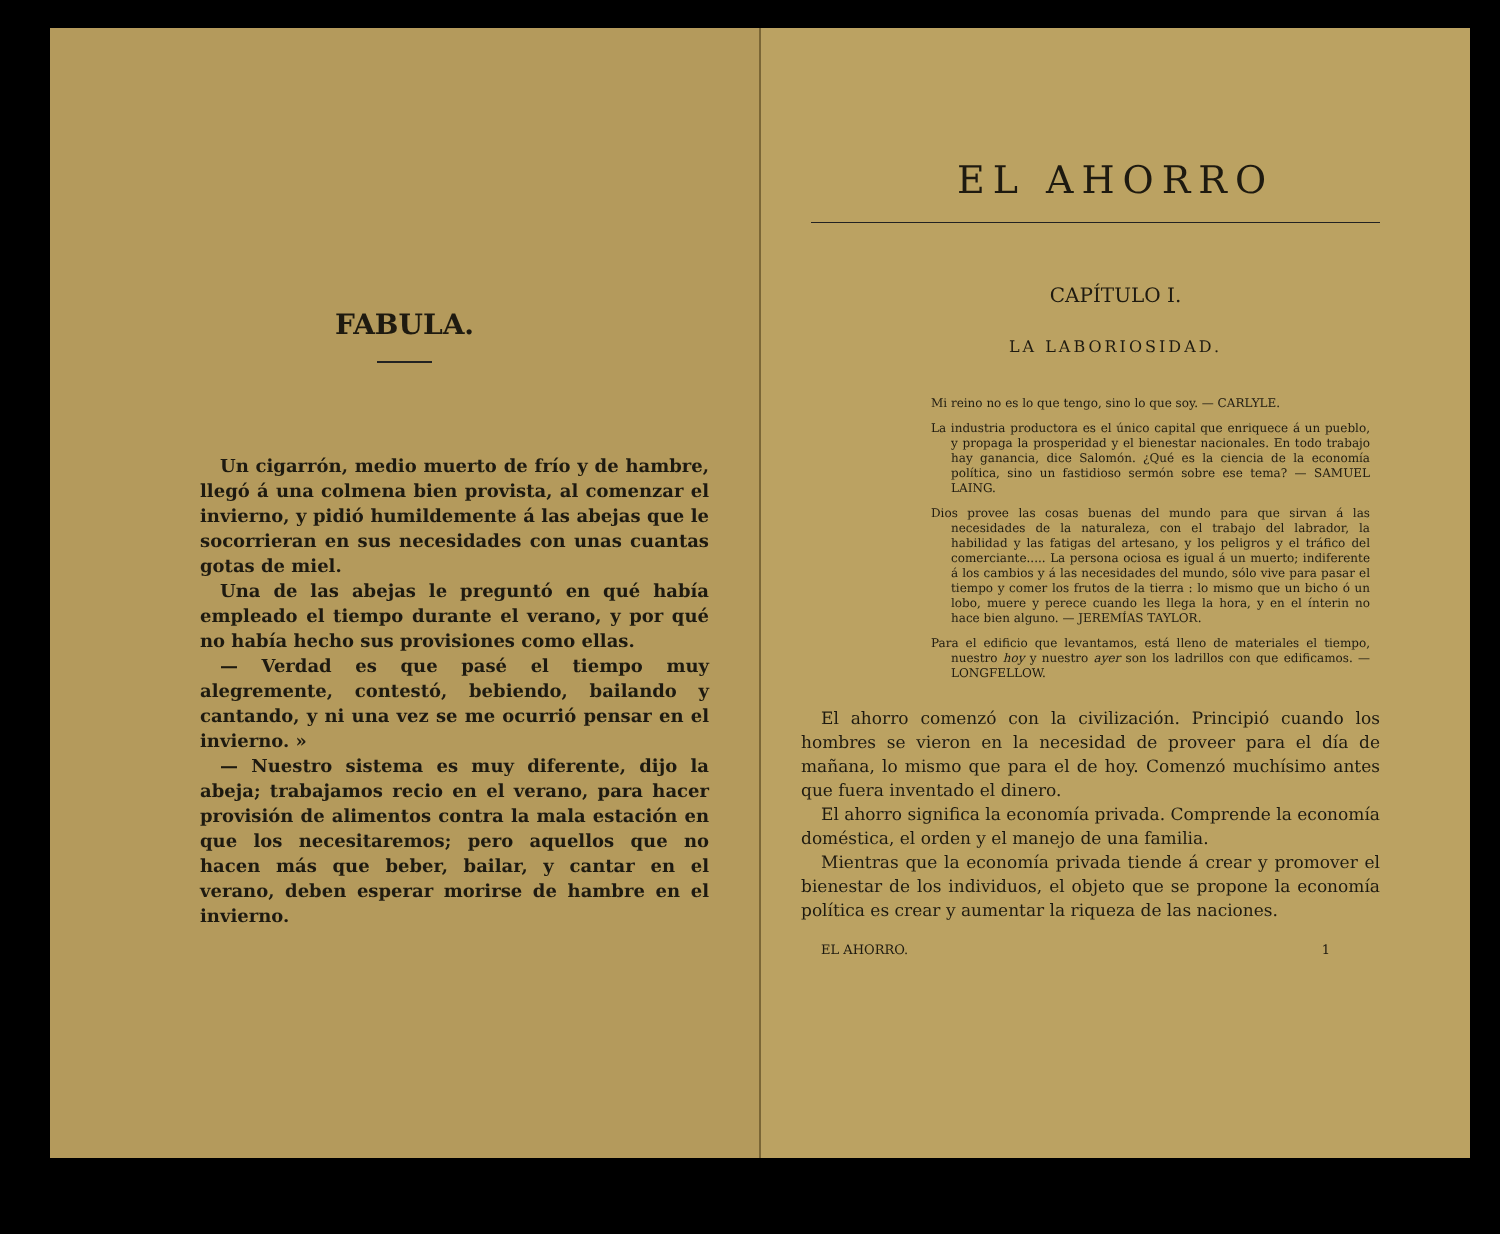FABULA.
Un cigarrón, medio muerto de frío y de hambre, llegó á una colmena bien provista, al comenzar el invierno, y pidió humildemente á las abejas que le socorrieran en sus necesidades con unas cuantas gotas de miel.
Una de las abejas le preguntó en qué había empleado el tiempo durante el verano, y por qué no había hecho sus provisiones como ellas.
— Verdad es que pasé el tiempo muy alegremente, contestó, bebiendo, bailando y cantando, y ni una vez se me ocurrió pensar en el invierno. »
— Nuestro sistema es muy diferente, dijo la abeja; trabajamos recio en el verano, para hacer provisión de alimentos contra la mala estación en que los necesitaremos; pero aquellos que no hacen más que beber, bailar, y cantar en el verano, deben esperar morirse de hambre en el invierno.
EL AHORRO
CAPÍTULO I.
LA LABORIOSIDAD.
Mi reino no es lo que tengo, sino lo que soy. — CARLYLE.
La industria productora es el único capital que enriquece á un pueblo, y propaga la prosperidad y el bienestar nacionales. En todo trabajo hay ganancia, dice Salomón. ¿Qué es la ciencia de la economía política, sino un fastidioso sermón sobre ese tema? — SAMUEL LAING.
Dios provee las cosas buenas del mundo para que sirvan á las necesidades de la naturaleza, con el trabajo del labrador, la habilidad y las fatigas del artesano, y los peligros y el tráfico del comerciante..... La persona ociosa es igual á un muerto; indiferente á los cambios y á las necesidades del mundo, sólo vive para pasar el tiempo y comer los frutos de la tierra : lo mismo que un bicho ó un lobo, muere y perece cuando les llega la hora, y en el ínterin no hace bien alguno. — JEREMÍAS TAYLOR.
Para el edificio que levantamos, está lleno de materiales el tiempo, nuestro hoy y nuestro ayer son los ladrillos con que edificamos. — LONGFELLOW.
El ahorro comenzó con la civilización. Principió cuando los hombres se vieron en la necesidad de proveer para el día de mañana, lo mismo que para el de hoy. Comenzó muchísimo antes que fuera inventado el dinero.
El ahorro significa la economía privada. Comprende la economía doméstica, el orden y el manejo de una familia.
Mientras que la economía privada tiende á crear y promover el bienestar de los individuos, el objeto que se propone la economía política es crear y aumentar la riqueza de las naciones.
EL AHORRO. 1